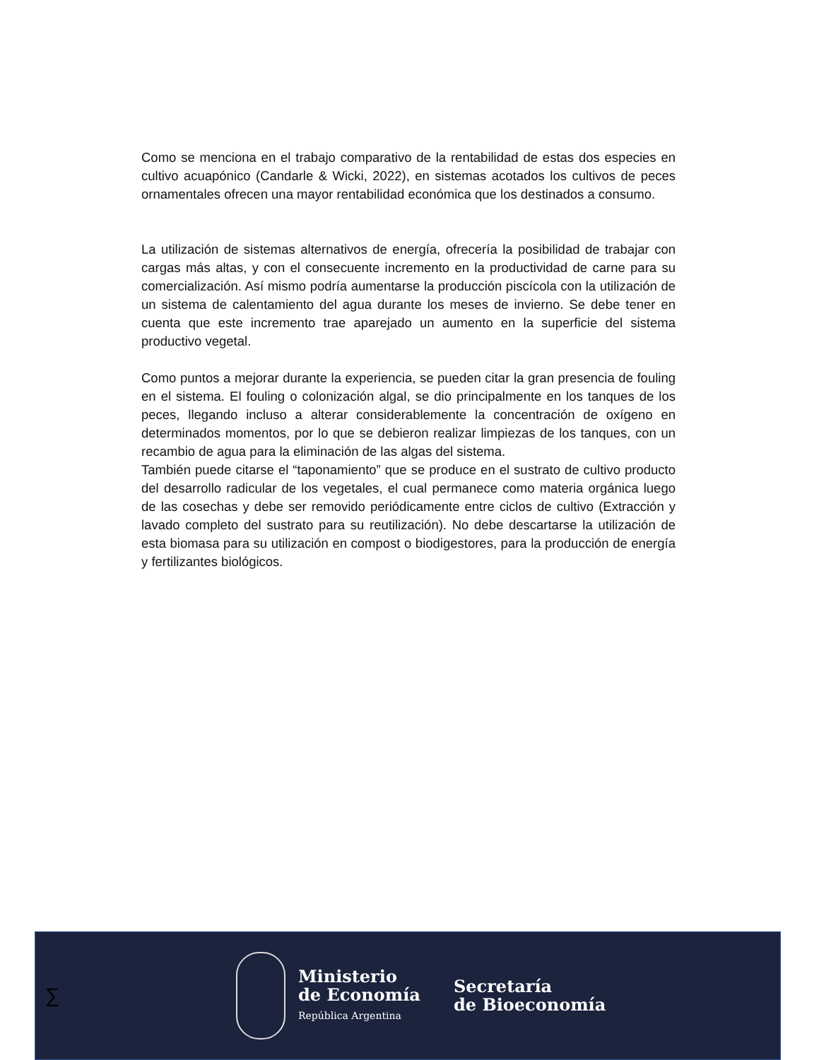Como se menciona en el trabajo comparativo de la rentabilidad de estas dos especies en cultivo acuapónico (Candarle & Wicki, 2022), en sistemas acotados los cultivos de peces ornamentales ofrecen una mayor rentabilidad económica que los destinados a consumo.
La utilización de sistemas alternativos de energía, ofrecería la posibilidad de trabajar con cargas más altas, y con el consecuente incremento en la productividad de carne para su comercialización. Así mismo podría aumentarse la producción piscícola con la utilización de un sistema de calentamiento del agua durante los meses de invierno. Se debe tener en cuenta que este incremento trae aparejado un aumento en la superficie del sistema productivo vegetal.
Como puntos a mejorar durante la experiencia, se pueden citar la gran presencia de fouling en el sistema. El fouling o colonización algal, se dio principalmente en los tanques de los peces, llegando incluso a alterar considerablemente la concentración de oxígeno en determinados momentos, por lo que se debieron realizar limpiezas de los tanques, con un recambio de agua para la eliminación de las algas del sistema.
También puede citarse el “taponamiento” que se produce en el sustrato de cultivo producto del desarrollo radicular de los vegetales, el cual permanece como materia orgánica luego de las cosechas y debe ser removido periódicamente entre ciclos de cultivo (Extracción y lavado completo del sustrato para su reutilización). No debe descartarse la utilización de esta biomasa para su utilización en compost o biodigestores, para la producción de energía y fertilizantes biológicos.
∑
Ministerio
de Economía
República Argentina
Secretaría
de Bioeconomía